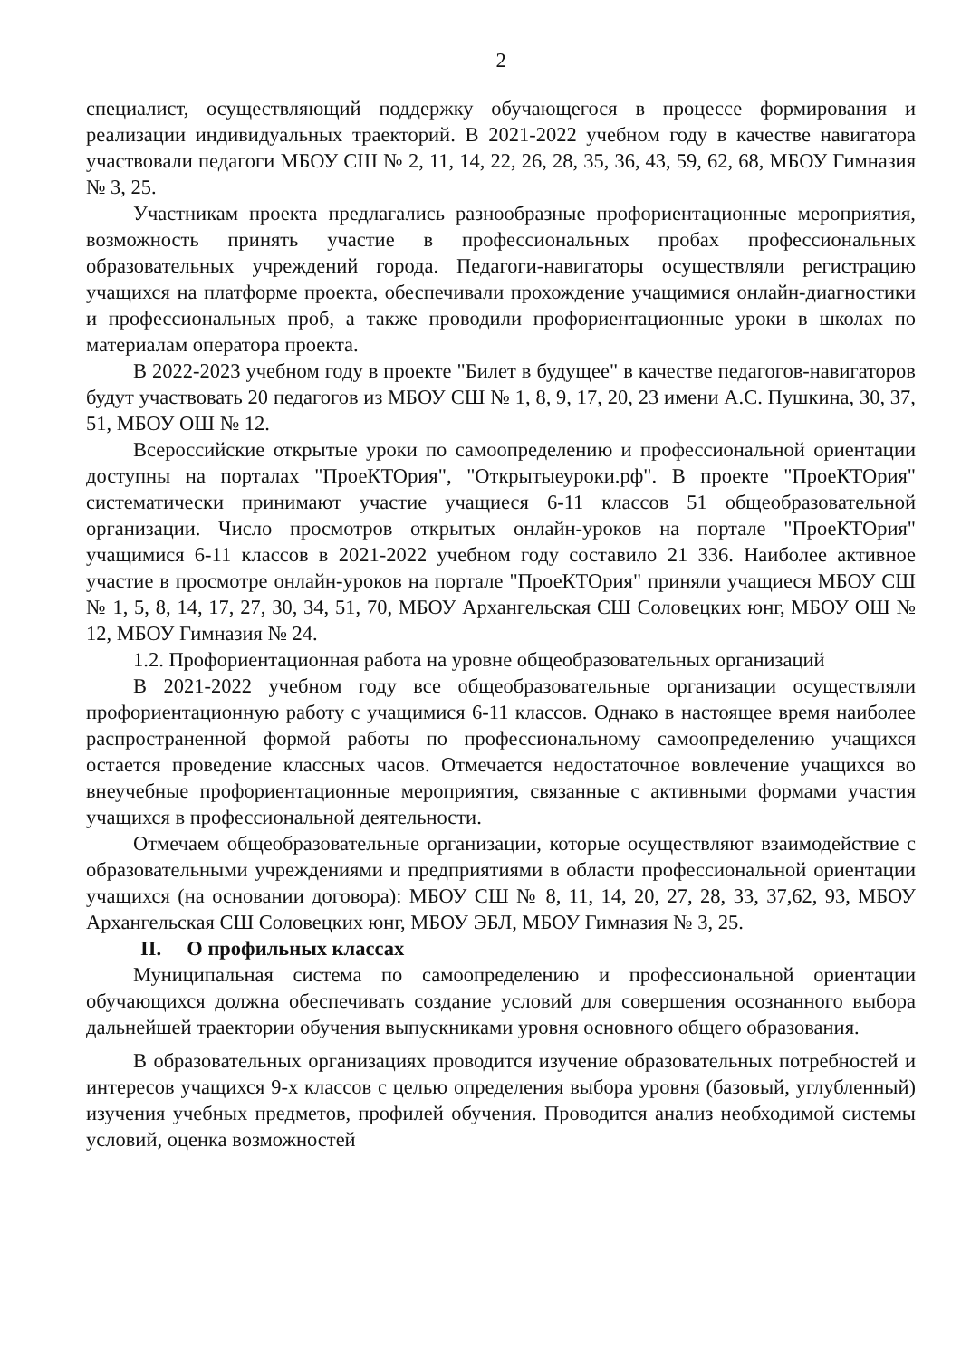2
специалист, осуществляющий поддержку обучающегося в процессе формирования и реализации индивидуальных траекторий. В 2021-2022 учебном году в качестве навигатора участвовали педагоги МБОУ СШ № 2, 11, 14, 22, 26, 28, 35, 36, 43, 59, 62, 68, МБОУ Гимназия № 3, 25.
Участникам проекта предлагались разнообразные профориентационные мероприятия, возможность принять участие в профессиональных пробах профессиональных образовательных учреждений города. Педагоги-навигаторы осуществляли регистрацию учащихся на платформе проекта, обеспечивали прохождение учащимися онлайн-диагностики и профессиональных проб, а также проводили профориентационные уроки в школах по материалам оператора проекта.
В 2022-2023 учебном году в проекте "Билет в будущее" в качестве педагогов-навигаторов будут участвовать 20 педагогов из МБОУ СШ № 1, 8, 9, 17, 20, 23 имени А.С. Пушкина, 30, 37, 51, МБОУ ОШ № 12.
Всероссийские открытые уроки по самоопределению и профессиональной ориентации доступны на порталах "ПроеКТОрия", "Открытыеуроки.рф". В проекте "ПроеКТОрия" систематически принимают участие учащиеся 6-11 классов 51 общеобразовательной организации. Число просмотров открытых онлайн-уроков на портале "ПроеКТОрия" учащимися 6-11 классов в 2021-2022 учебном году составило 21 336. Наиболее активное участие в просмотре онлайн-уроков на портале "ПроеКТОрия" приняли учащиеся МБОУ СШ № 1, 5, 8, 14, 17, 27, 30, 34, 51, 70, МБОУ Архангельская СШ Соловецких юнг, МБОУ ОШ № 12, МБОУ Гимназия № 24.
1.2. Профориентационная работа на уровне общеобразовательных организаций
В 2021-2022 учебном году все общеобразовательные организации осуществляли профориентационную работу с учащимися 6-11 классов. Однако в настоящее время наиболее распространенной формой работы по профессиональному самоопределению учащихся остается проведение классных часов. Отмечается недостаточное вовлечение учащихся во внеучебные профориентационные мероприятия, связанные с активными формами участия учащихся в профессиональной деятельности.
Отмечаем общеобразовательные организации, которые осуществляют взаимодействие с образовательными учреждениями и предприятиями в области профессиональной ориентации учащихся (на основании договора): МБОУ СШ № 8, 11, 14, 20, 27, 28, 33, 37,62, 93, МБОУ Архангельская СШ Соловецких юнг, МБОУ ЭБЛ, МБОУ Гимназия № 3, 25.
II. О профильных классах
Муниципальная система по самоопределению и профессиональной ориентации обучающихся должна обеспечивать создание условий для совершения осознанного выбора дальнейшей траектории обучения выпускниками уровня основного общего образования.
В образовательных организациях проводится изучение образовательных потребностей и интересов учащихся 9-х классов с целью определения выбора уровня (базовый, углубленный) изучения учебных предметов, профилей обучения. Проводится анализ необходимой системы условий, оценка возможностей